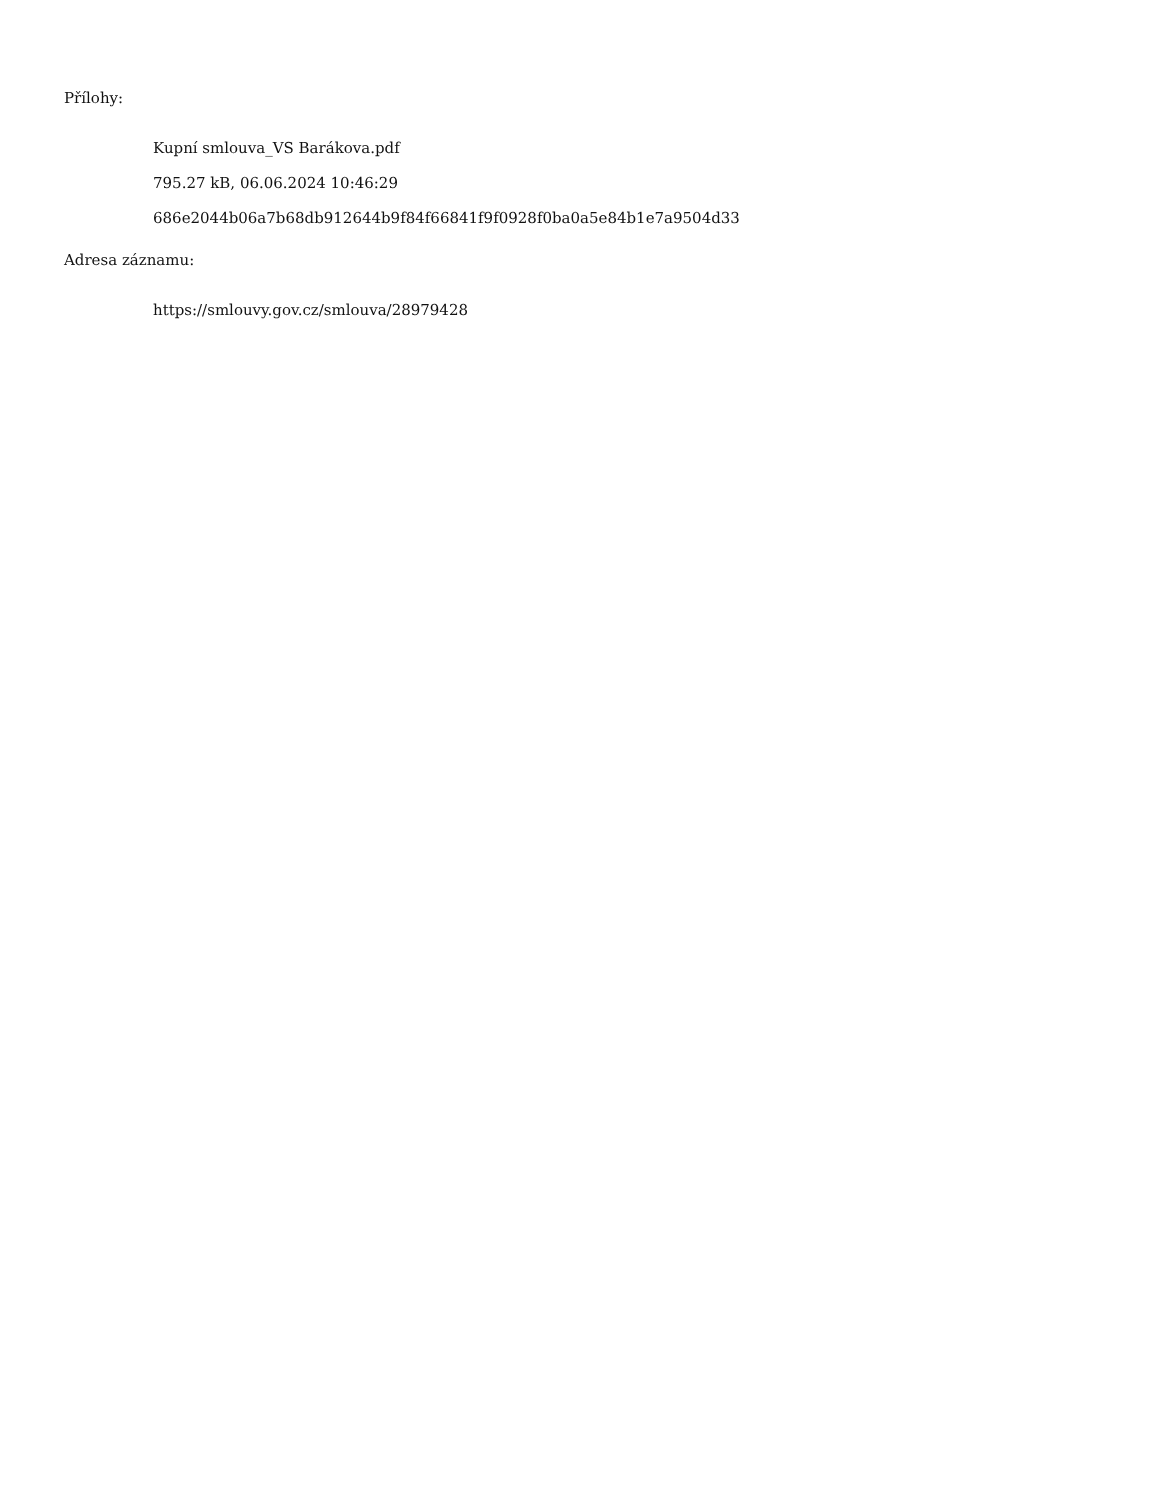Přílohy:
Kupní smlouva_VS Barákova.pdf
795.27 kB, 06.06.2024 10:46:29
686e2044b06a7b68db912644b9f84f66841f9f0928f0ba0a5e84b1e7a9504d33
Adresa záznamu:
https://smlouvy.gov.cz/smlouva/28979428